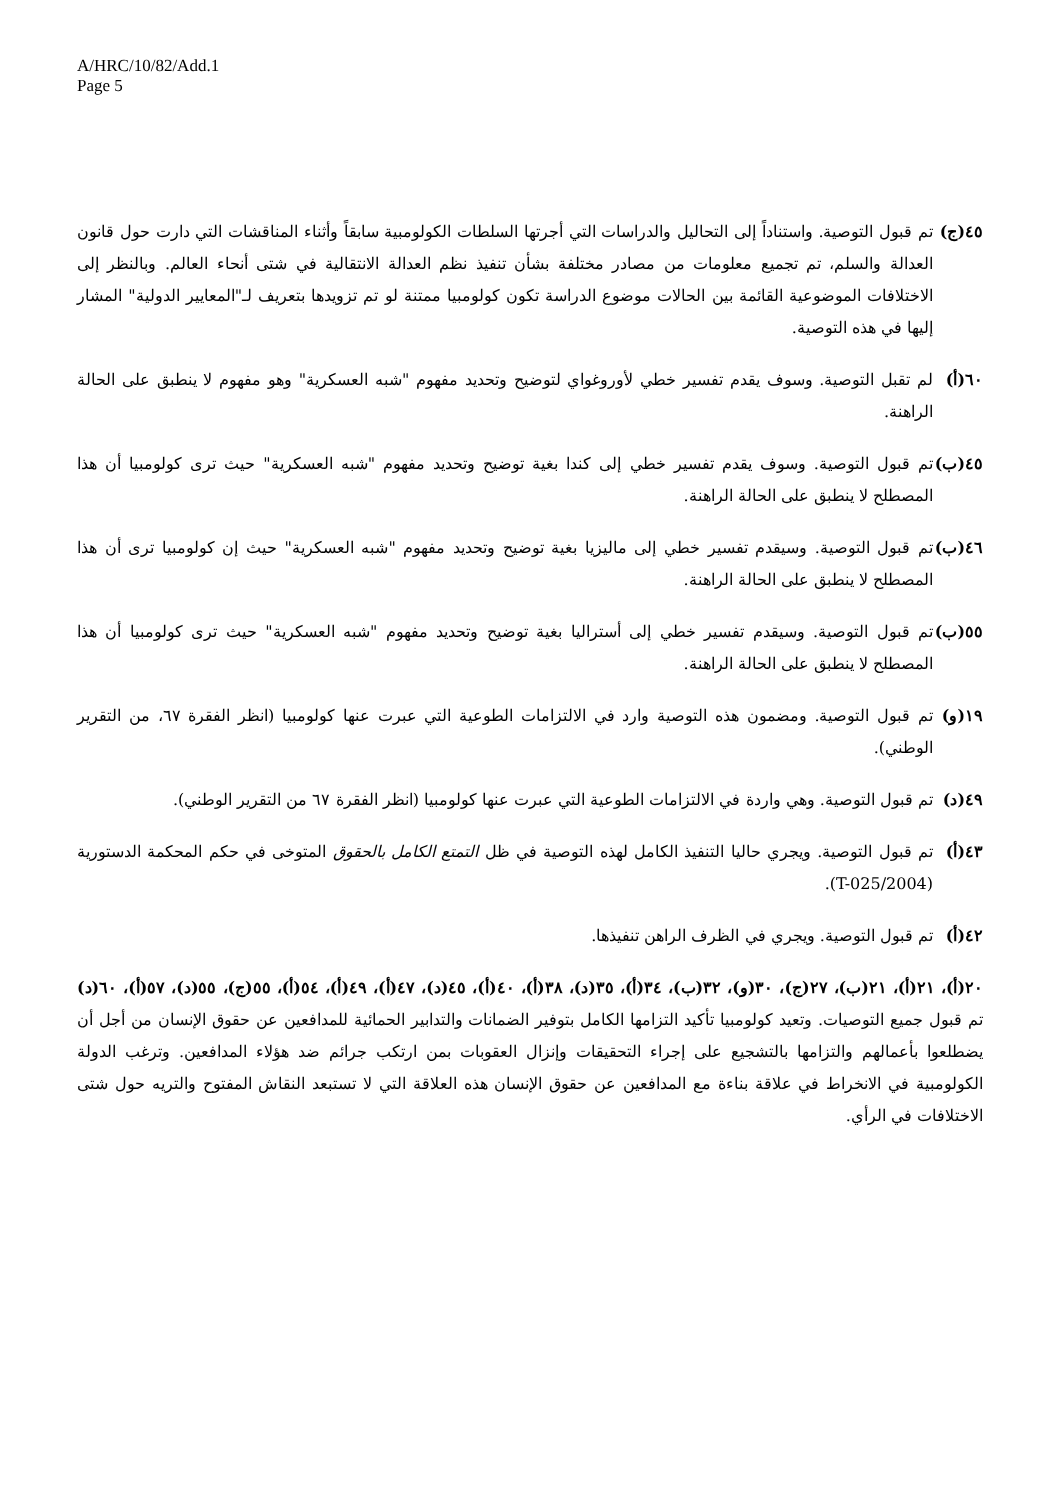A/HRC/10/82/Add.1
Page 5
٤٥(ج) تم قبول التوصية. واستناداً إلى التحاليل والدراسات التي أجرتها السلطات الكولومبية سابقاً وأثناء المناقشات التي دارت حول قانون العدالة والسلم، تم تجميع معلومات من مصادر مختلفة بشأن تنفيذ نظم العدالة الانتقالية في شتى أنحاء العالم. وبالنظر إلى الاختلافات الموضوعية القائمة بين الحالات موضوع الدراسة تكون كولومبيا ممتنة لو تم تزويدها بتعريف لـ"المعايير الدولية" المشار إليها في هذه التوصية.
٦٠(أ) لم تقبل التوصية. وسوف يقدم تفسير خطي لأوروغواي لتوضيح وتحديد مفهوم "شبه العسكرية" وهو مفهوم لا ينطبق على الحالة الراهنة.
٤٥(ب) تم قبول التوصية. وسوف يقدم تفسير خطي إلى كندا بغية توضيح وتحديد مفهوم "شبه العسكرية" حيث ترى كولومبيا أن هذا المصطلح لا ينطبق على الحالة الراهنة.
٤٦(ب) تم قبول التوصية. وسيقدم تفسير خطي إلى ماليزيا بغية توضيح وتحديد مفهوم "شبه العسكرية" حيث إن كولومبيا ترى أن هذا المصطلح لا ينطبق على الحالة الراهنة.
٥٥(ب) تم قبول التوصية. وسيقدم تفسير خطي إلى أستراليا بغية توضيح وتحديد مفهوم "شبه العسكرية" حيث ترى كولومبيا أن هذا المصطلح لا ينطبق على الحالة الراهنة.
١٩(و) تم قبول التوصية. ومضمون هذه التوصية وارد في الالتزامات الطوعية التي عبرت عنها كولومبيا (انظر الفقرة ٦٧، من التقرير الوطني).
٤٩(د) تم قبول التوصية. وهي واردة في الالتزامات الطوعية التي عبرت عنها كولومبيا (انظر الفقرة ٦٧ من التقرير الوطني).
٤٣(أ) تم قبول التوصية. ويجري حاليا التنفيذ الكامل لهذه التوصية في ظل التمتع الكامل بالحقوق المتوخى في حكم المحكمة الدستورية (T-025/2004).
٤٢(أ) تم قبول التوصية. ويجري في الظرف الراهن تنفيذها.
٢٠(أ)، ٢١(أ)، ٢١(ب)، ٢٧(ج)، ٣٠(و)، ٣٢(ب)، ٣٤(أ)، ٣٥(د)، ٣٨(أ)، ٤٠(أ)، ٤٥(د)، ٤٧(أ)، ٤٩(أ)، ٥٤(أ)، ٥٥(ج)، ٥٥(د)، ٥٧(أ)، ٦٠(د) تم قبول جميع التوصيات. وتعيد كولومبيا تأكيد التزامها الكامل بتوفير الضمانات والتدابير الحمائية للمدافعين عن حقوق الإنسان من أجل أن يضطلعوا بأعمالهم والتزامها بالتشجيع على إجراء التحقيقات وإنزال العقوبات بمن ارتكب جرائم ضد هؤلاء المدافعين. وترغب الدولة الكولومبية في الانخراط في علاقة بناءة مع المدافعين عن حقوق الإنسان هذه العلاقة التي لا تستبعد النقاش المفتوح والتريه حول شتى الاختلافات في الرأي.